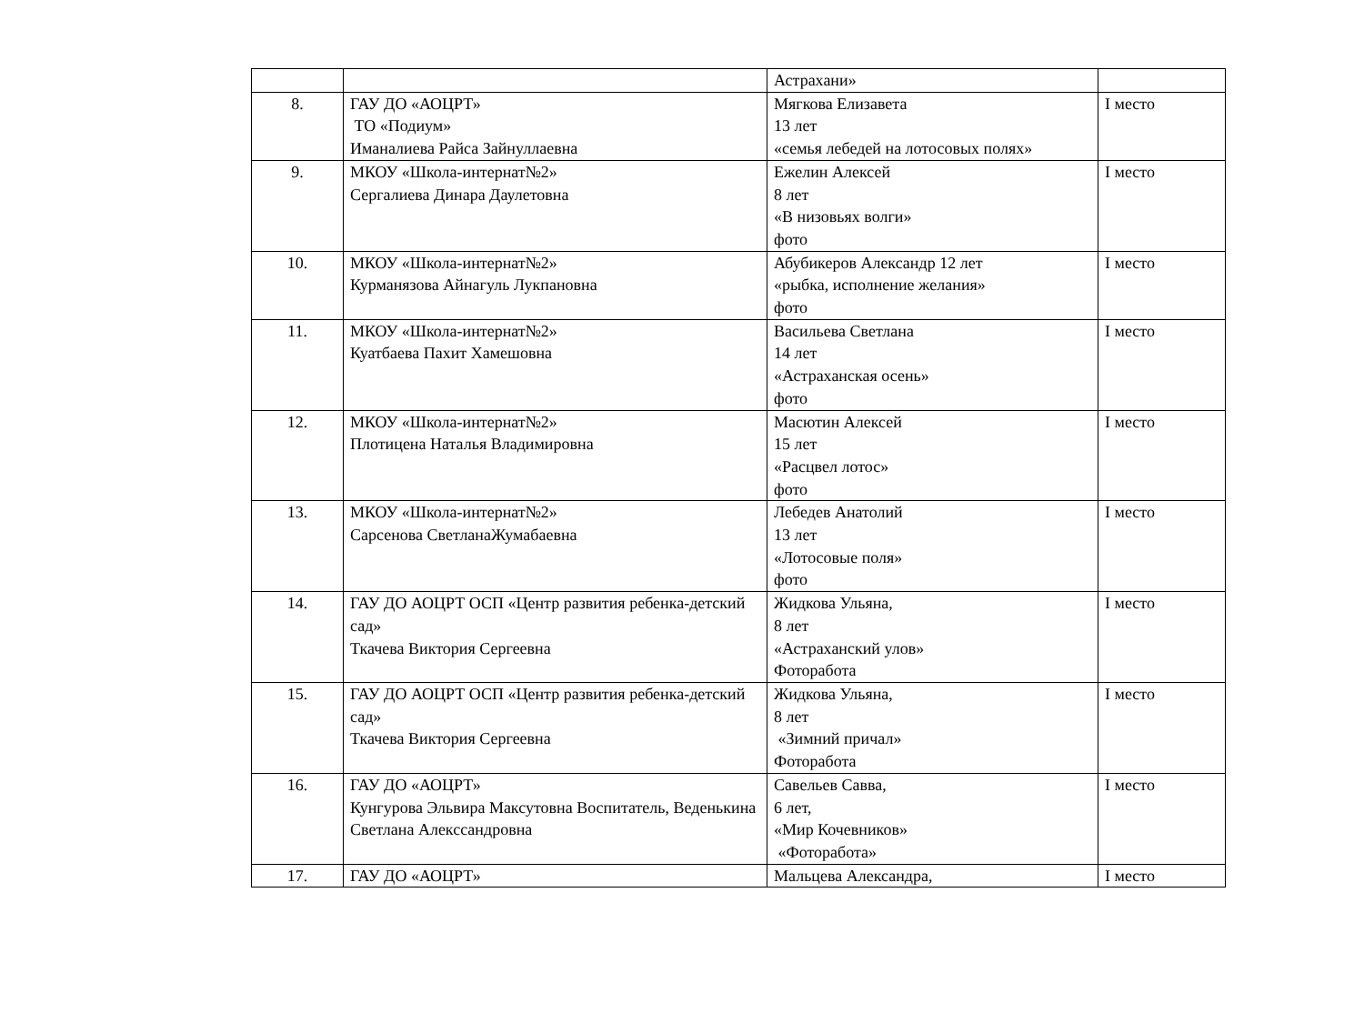| | | Астрахани» | |
| 8. | ГАУ ДО «АОЦРТ» ТО «Подиум» Иманалиева Райса Зайнуллаевна | Мягкова Елизавета 13 лет «семья лебедей на лотосовых полях» | I место |
| 9. | МКОУ «Школа-интернат№2» Сергалиева Динара Даулетовна | Ежелин Алексей 8 лет «В низовьях волги» фото | I место |
| 10. | МКОУ «Школа-интернат№2» Курманязова Айнагуль Лукпановна | Абубикеров Александр 12 лет «рыбка, исполнение желания» фото | I место |
| 11. | МКОУ «Школа-интернат№2» Куатбаева Пахит Хамешовна | Васильева Светлана 14 лет «Астраханская осень» фото | I место |
| 12. | МКОУ «Школа-интернат№2» Плотицена Наталья Владимировна | Масютин Алексей 15 лет «Расцвел лотос» фото | I место |
| 13. | МКОУ «Школа-интернат№2» Сарсенова СветланаЖумабаевна | Лебедев Анатолий 13 лет «Лотосовые поля» фото | I место |
| 14. | ГАУ ДО АОЦРТ ОСП «Центр развития ребенка-детский сад» Ткачева Виктория Сергеевна | Жидкова Ульяна, 8 лет «Астраханский улов» Фоторабота | I место |
| 15. | ГАУ ДО АОЦРТ ОСП «Центр развития ребенка-детский сад» Ткачева Виктория Сергеевна | Жидкова Ульяна, 8 лет «Зимний причал» Фоторабота | I место |
| 16. | ГАУ ДО «АОЦРТ» Кунгурова Эльвира Максутовна Воспитатель, Веденькина Светлана Алекссандровна | Савельев Савва, 6 лет, «Мир Кочевников» «Фоторабота» | I место |
| 17. | ГАУ ДО «АОЦРТ» | Мальцева Александра, | I место |